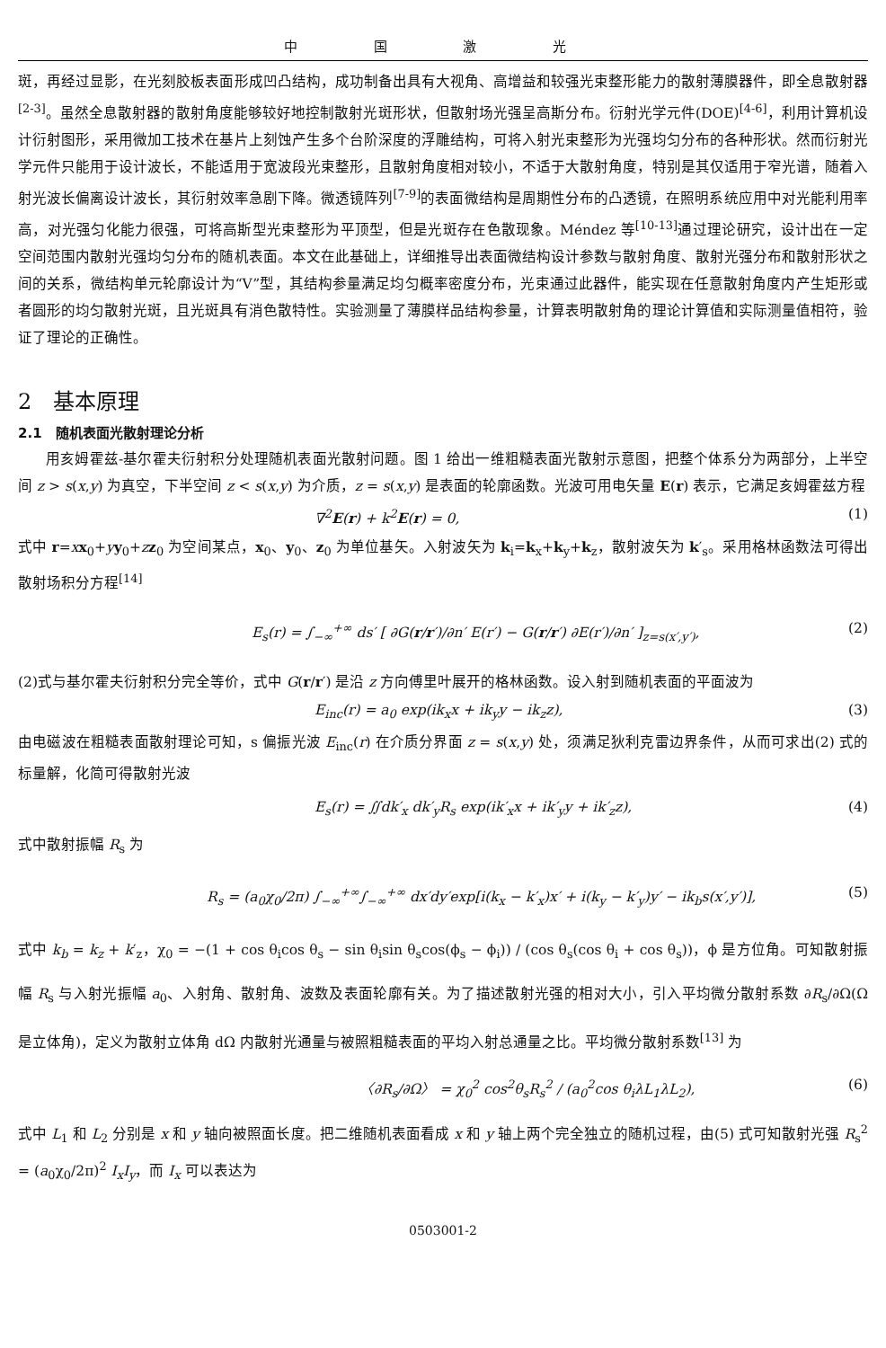中 国 激 光
斑，再经过显影，在光刻胶板表面形成凹凸结构，成功制备出具有大视角、高增益和较强光束整形能力的散射薄膜器件，即全息散射器<sup>[2-3]</sup>。虽然全息散射器的散射角度能够较好地控制散射光斑形状，但散射场光强呈高斯分布。衍射光学元件(DOE)<sup>[4-6]</sup>，利用计算机设计衍射图形，采用微加工技术在基片上刻蚀产生多个台阶深度的浮雕结构，可将入射光束整形为光强均匀分布的各种形状。然而衍射光学元件只能用于设计波长，不能适用于宽波段光束整形，且散射角度相对较小，不适于大散射角度，特别是其仅适用于窄光谱，随着入射光波长偏离设计波长，其衍射效率急剧下降。微透镜阵列<sup>[7-9]</sup>的表面微结构是周期性分布的凸透镜，在照明系统应用中对光能利用率高，对光强匀化能力很强，可将高斯型光束整形为平顶型，但是光斑存在色散现象。Méndez 等<sup>[10-13]</sup>通过理论研究，设计出在一定空间范围内散射光强均匀分布的随机表面。本文在此基础上，详细推导出表面微结构设计参数与散射角度、散射光强分布和散射形状之间的关系，微结构单元轮廓设计为“V”型，其结构参量满足均匀概率密度分布，光束通过此器件，能实现在任意散射角度内产生矩形或者圆形的均匀散射光斑，且光斑具有消色散特性。实验测量了薄膜样品结构参量，计算表明散射角的理论计算值和实际测量值相符，验证了理论的正确性。
2　基本原理
2.1　随机表面光散射理论分析
用亥姆霍兹-基尔霍夫衍射积分处理随机表面光散射问题。图 1 给出一维粗糙表面光散射示意图，把整个体系分为两部分，上半空间 z > s(x,y) 为真空，下半空间 z < s(x,y) 为介质，z = s(x,y) 是表面的轮廓函数。光波可用电矢量 E(r) 表示，它满足亥姆霍兹方程
∇<sup>2</sup>E(r) + k<sup>2</sup>E(r) = 0, (1)
式中 r=xx<sub>0</sub>+yy<sub>0</sub>+zz<sub>0</sub> 为空间某点，x<sub>0</sub>、y<sub>0</sub>、z<sub>0</sub> 为单位基矢。入射波矢为 k<sub>i</sub>=k<sub>x</sub>+k<sub>y</sub>+k<sub>z</sub>，散射波矢为 k′<sub>s</sub>。采用格林函数法可得出散射场积分方程<sup>[14]</sup>
E<sub>s</sub>(r) = ∫<sub>−∞</sub><sup>+∞</sup> ds′ [ ∂G(r/r′)/∂n′ E(r′) − G(r/r′) ∂E(r′)/∂n′ ]<sub>z=s(x′,y′)</sub>, (2)
(2)式与基尔霍夫衍射积分完全等价，式中 G(r/r′) 是沿 z 方向傅里叶展开的格林函数。设入射到随机表面的平面波为
E<sub>inc</sub>(r) = a<sub>0</sub> exp(ik<sub>x</sub>x + ik<sub>y</sub>y − ik<sub>z</sub>z), (3)
由电磁波在粗糙表面散射理论可知，s 偏振光波 E<sub>inc</sub>(r) 在介质分界面 z = s(x,y) 处，须满足狄利克雷边界条件，从而可求出(2) 式的标量解，化简可得散射光波
E<sub>s</sub>(r) = ∬dk′<sub>x</sub> dk′<sub>y</sub>R<sub>s</sub> exp(ik′<sub>x</sub>x + ik′<sub>y</sub>y + ik′<sub>z</sub>z), (4)
式中散射振幅 R<sub>s</sub> 为
R<sub>s</sub> = (a<sub>0</sub>χ<sub>0</sub>/2π) ∫<sub>−∞</sub><sup>+∞</sup>∫<sub>−∞</sub><sup>+∞</sup> dx′dy′exp[i(k<sub>x</sub> − k′<sub>x</sub>)x′ + i(k<sub>y</sub> − k′<sub>y</sub>)y′ − ik<sub>b</sub>s(x′,y′)], (5)
式中 k<sub>b</sub> = k<sub>z</sub> + k′<sub>z</sub>，χ<sub>0</sub> = −(1 + cos θ<sub>i</sub>cos θ<sub>s</sub> − sin θ<sub>i</sub>sin θ<sub>s</sub>cos(ϕ<sub>s</sub> − ϕ<sub>i</sub>)) / (cos θ<sub>s</sub>(cos θ<sub>i</sub> + cos θ<sub>s</sub>))，ϕ 是方位角。可知散射振幅 R<sub>s</sub> 与入射光振幅 a<sub>0</sub>、入射角、散射角、波数及表面轮廓有关。为了描述散射光强的相对大小，引入平均微分散射系数 ∂R<sub>s</sub>/∂Ω(Ω 是立体角)，定义为散射立体角 dΩ 内散射光通量与被照粗糙表面的平均入射总通量之比。平均微分散射系数<sup>[13]</sup> 为
〈∂R<sub>s</sub>/∂Ω〉 = χ<sub>0</sub><sup>2</sup> cos<sup>2</sup>θ<sub>s</sub>R<sub>s</sub><sup>2</sup> / (a<sub>0</sub><sup>2</sup>cos θ<sub>i</sub>λL<sub>1</sub>λL<sub>2</sub>), (6)
式中 L<sub>1</sub> 和 L<sub>2</sub> 分别是 x 和 y 轴向被照面长度。把二维随机表面看成 x 和 y 轴上两个完全独立的随机过程，由(5) 式可知散射光强 R<sub>s</sub><sup>2</sup> = (a<sub>0</sub>χ<sub>0</sub>/2π)<sup>2</sup> I<sub>x</sub>I<sub>y</sub>，而 I<sub>x</sub> 可以表达为
0503001-2